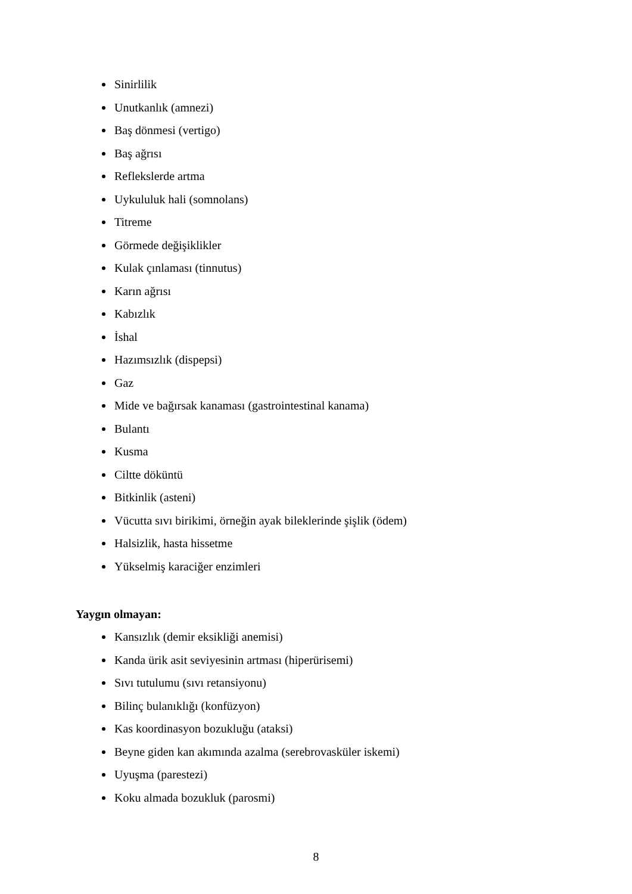Sinirlilik
Unutkanlık (amnezi)
Baş dönmesi (vertigo)
Baş ağrısı
Reflekslerde artma
Uykululuk hali (somnolans)
Titreme
Görmede değişiklikler
Kulak çınlaması (tinnutus)
Karın ağrısı
Kabızlık
İshal
Hazımsızlık (dispepsi)
Gaz
Mide ve bağırsak kanaması (gastrointestinal kanama)
Bulantı
Kusma
Ciltte döküntü
Bitkinlik (asteni)
Vücutta sıvı birikimi, örneğin ayak bileklerinde şişlik (ödem)
Halsizlik, hasta hissetme
Yükselmiş karaciğer enzimleri
Yaygın olmayan:
Kansızlık (demir eksikliği anemisi)
Kanda ürik asit seviyesinin artması (hiperürisemi)
Sıvı tutulumu (sıvı retansiyonu)
Bilinç bulanıklığı (konfüzyon)
Kas koordinasyon bozukluğu (ataksi)
Beyne giden kan akımında azalma (serebrovasküler iskemi)
Uyuşma (parestezi)
Koku almada bozukluk (parosmi)
8